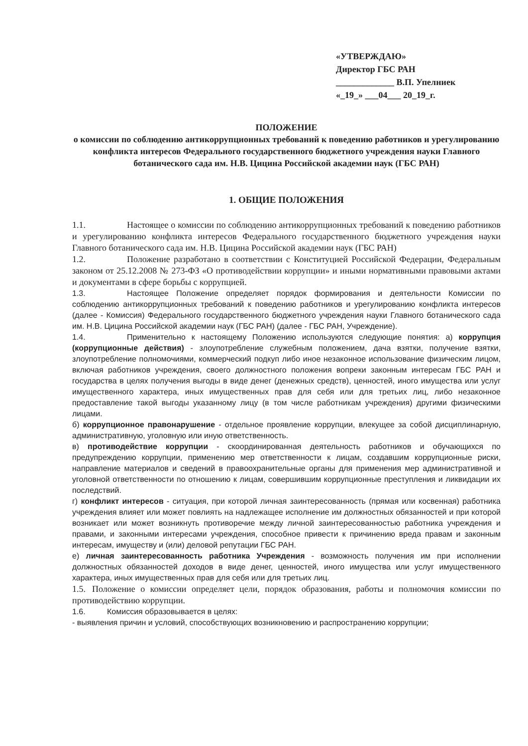«УТВЕРЖДАЮ»
Директор ГБС РАН
_____________ В.П. Упелниек
«_19_» ___04___ 20_19_г.
ПОЛОЖЕНИЕ
о комиссии по соблюдению антикоррупционных требований к поведению работников и урегулированию конфликта интересов Федерального государственного бюджетного учреждения науки Главного ботанического сада им. Н.В. Цицина Российской академии наук (ГБС РАН)
1. ОБЩИЕ ПОЛОЖЕНИЯ
1.1. Настоящее о комиссии по соблюдению антикоррупционных требований к поведению работников и урегулированию конфликта интересов Федерального государственного бюджетного учреждения науки Главного ботанического сада им. Н.В. Цицина Российской академии наук (ГБС РАН)
1.2. Положение разработано в соответствии с Конституцией Российской Федерации, Федеральным законом от 25.12.2008 № 273-ФЗ «О противодействии коррупции» и иными нормативными правовыми актами и документами в сфере борьбы с коррупцией.
1.3. Настоящее Положение определяет порядок формирования и деятельности Комиссии по соблюдению антикоррупционных требований к поведению работников и урегулированию конфликта интересов (далее - Комиссия) Федерального государственного бюджетного учреждения науки Главного ботанического сада им. Н.В. Цицина Российской академии наук (ГБС РАН) (далее - ГБС РАН, Учреждение).
1.4. Применительно к настоящему Положению используются следующие понятия: а) коррупция (коррупционные действия) - злоупотребление служебным положением, дача взятки, получение взятки, злоупотребление полномочиями, коммерческий подкуп либо иное незаконное использование физическим лицом, включая работников учреждения, своего должностного положения вопреки законным интересам ГБС РАН и государства в целях получения выгоды в виде денег (денежных средств), ценностей, иного имущества или услуг имущественного характера, иных имущественных прав для себя или для третьих лиц, либо незаконное предоставление такой выгоды указанному лицу (в том числе работникам учреждения) другими физическими лицами.
б) коррупционное правонарушение - отдельное проявление коррупции, влекущее за собой дисциплинарную, административную, уголовную или иную ответственность.
в) противодействие коррупции - скоординированная деятельность работников и обучающихся по предупреждению коррупции, применению мер ответственности к лицам, создавшим коррупционные риски, направление материалов и сведений в правоохранительные органы для применения мер административной и уголовной ответственности по отношению к лицам, совершившим коррупционные преступления и ликвидации их последствий.
г) конфликт интересов - ситуация, при которой личная заинтересованность (прямая или косвенная) работника учреждения влияет или может повлиять на надлежащее исполнение им должностных обязанностей и при которой возникает или может возникнуть противоречие между личной заинтересованностью работника учреждения и правами, и законными интересами учреждения, способное привести к причинению вреда правам и законным интересам, имуществу и (или) деловой репутации ГБС РАН.
е) личная заинтересованность работника Учреждения - возможность получения им при исполнении должностных обязанностей доходов в виде денег, ценностей, иного имущества или услуг имущественного характера, иных имущественных прав для себя или для третьих лиц.
1.5. Положение о комиссии определяет цели, порядок образования, работы и полномочия комиссии по противодействию коррупции.
1.6. Комиссия образовывается в целях:
- выявления причин и условий, способствующих возникновению и распространению коррупции;